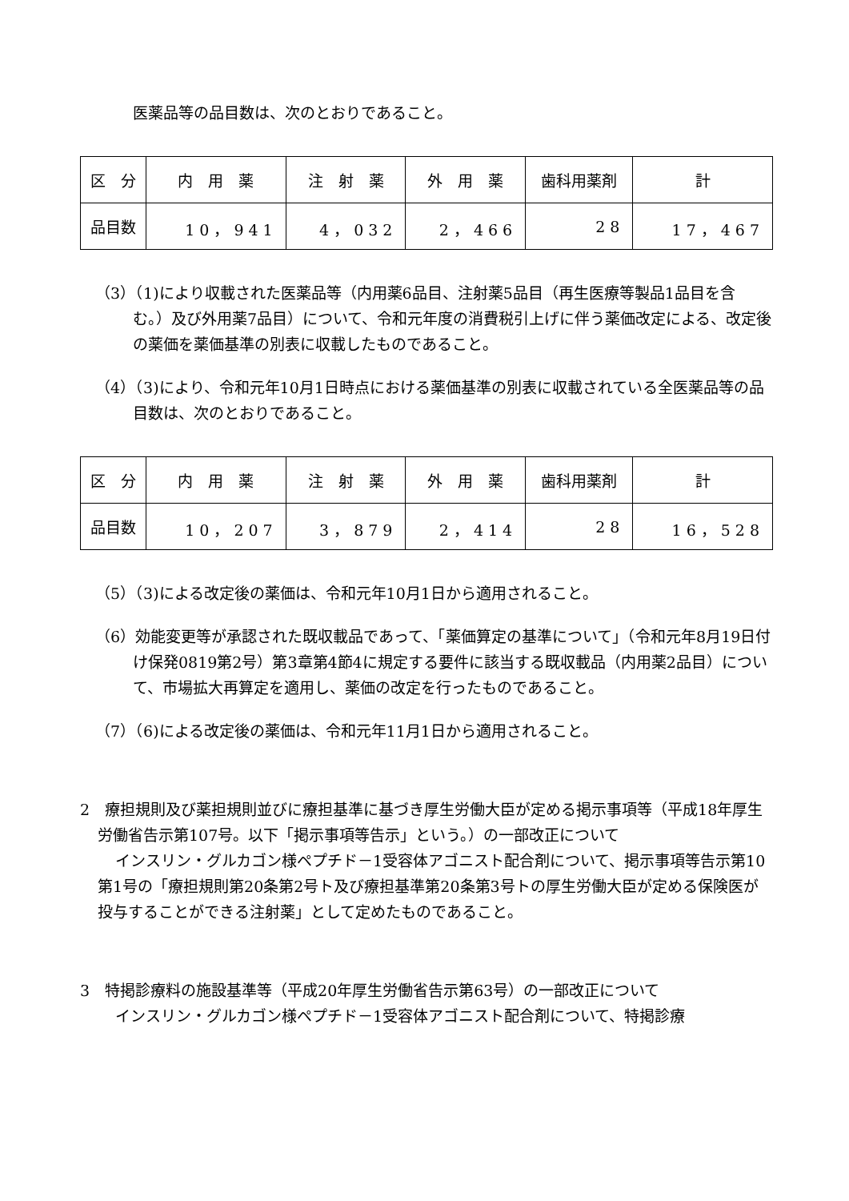医薬品等の品目数は、次のとおりであること。
| 区 分 | 内 用 薬 | 注 射 薬 | 外 用 薬 | 歯科用薬剤 | 計 |
| 品目数 | 10，941 | 4，032 | 2，466 | 28 | 17，467 |
（3）（1)により収載された医薬品等（内用薬6品目、注射薬5品目（再生医療等製品1品目を含む。）及び外用薬7品目）について、令和元年度の消費税引上げに伴う薬価改定による、改定後の薬価を薬価基準の別表に収載したものであること。
（4）（3)により、令和元年10月1日時点における薬価基準の別表に収載されている全医薬品等の品目数は、次のとおりであること。
| 区 分 | 内 用 薬 | 注 射 薬 | 外 用 薬 | 歯科用薬剤 | 計 |
| 品目数 | 10，207 | 3，879 | 2，414 | 28 | 16，528 |
（5）（3)による改定後の薬価は、令和元年10月1日から適用されること。
（6）効能変更等が承認された既収載品であって、「薬価算定の基準について」（令和元年8月19日付け保発0819第2号）第3章第4節4に規定する要件に該当する既収載品（内用薬2品目）について、市場拡大再算定を適用し、薬価の改定を行ったものであること。
（7）（6)による改定後の薬価は、令和元年11月1日から適用されること。
2　療担規則及び薬担規則並びに療担基準に基づき厚生労働大臣が定める掲示事項等（平成18年厚生労働省告示第107号。以下「掲示事項等告示」という。）の一部改正について
インスリン・グルカゴン様ペプチド－1受容体アゴニスト配合剤について、掲示事項等告示第10第1号の「療担規則第20条第2号ト及び療担基準第20条第3号トの厚生労働大臣が定める保険医が投与することができる注射薬」として定めたものであること。
3　特掲診療料の施設基準等（平成20年厚生労働省告示第63号）の一部改正について
インスリン・グルカゴン様ペプチド－1受容体アゴニスト配合剤について、特掲診療